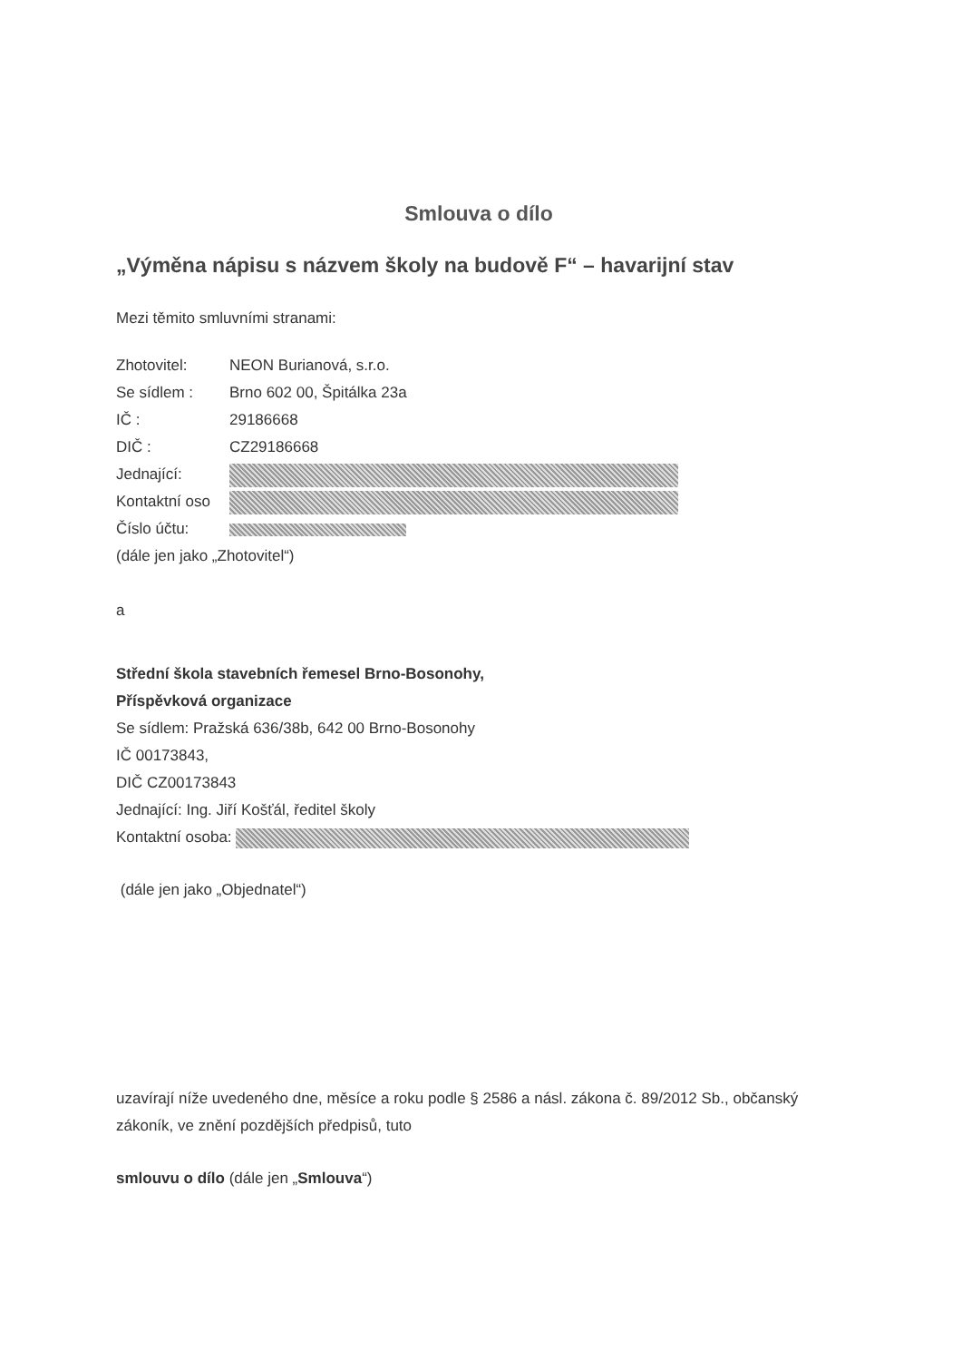Smlouva o dílo
„Výměna nápisu s názvem školy na budově F“ – havarijní stav
Mezi těmito smluvními stranami:
Zhotovitel: NEON Burianová, s.r.o.
Se sídlem : Brno 602 00, Špitálka 23a
IČ : 29186668
DIČ : CZ29186668
Jednající:
Kontaktní oso
Číslo účtu:
(dále jen jako „Zhotovitel“)
a
Střední škola stavebních řemesel Brno-Bosonohy,
Příspěvková organizace
Se sídlem: Pražská 636/38b, 642 00 Brno-Bosonohy
IČ 00173843,
DIČ CZ00173843
Jednající: Ing. Jiří Košťál, ředitel školy
Kontaktní osoba:
(dále jen jako „Objednatel“)
uzavírají níže uvedeného dne, měsíce a roku podle § 2586 a násl. zákona č. 89/2012 Sb., občanský zákoník, ve znění pozdějších předpisů, tuto
smlouvu o dílo (dále jen „Smlouva“)